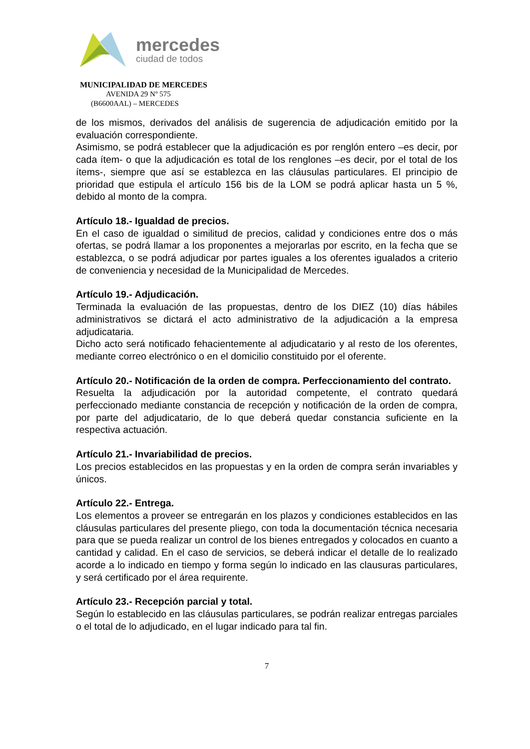mercedes
ciudad de todos
MUNICIPALIDAD DE MERCEDES
AVENIDA 29 Nº 575
(B6600AAL) – MERCEDES
de los mismos, derivados del análisis de sugerencia de adjudicación emitido por la evaluación correspondiente.
Asimismo, se podrá establecer que la adjudicación es por renglón entero –es decir, por cada ítem- o que la adjudicación es total de los renglones –es decir, por el total de los ítems-, siempre que así se establezca en las cláusulas particulares. El principio de prioridad que estipula el artículo 156 bis de la LOM se podrá aplicar hasta un 5 %, debido al monto de la compra.
Artículo 18.- Igualdad de precios.
En el caso de igualdad o similitud de precios, calidad y condiciones entre dos o más ofertas, se podrá llamar a los proponentes a mejorarlas por escrito, en la fecha que se establezca, o se podrá adjudicar por partes iguales a los oferentes igualados a criterio de conveniencia y necesidad de la Municipalidad de Mercedes.
Artículo 19.- Adjudicación.
Terminada la evaluación de las propuestas, dentro de los DIEZ (10) días hábiles administrativos se dictará el acto administrativo de la adjudicación a la empresa adjudicataria.
Dicho acto será notificado fehacientemente al adjudicatario y al resto de los oferentes, mediante correo electrónico o en el domicilio constituido por el oferente.
Artículo 20.- Notificación de la orden de compra. Perfeccionamiento del contrato.
Resuelta la adjudicación por la autoridad competente, el contrato quedará perfeccionado mediante constancia de recepción y notificación de la orden de compra, por parte del adjudicatario, de lo que deberá quedar constancia suficiente en la respectiva actuación.
Artículo 21.- Invariabilidad de precios.
Los precios establecidos en las propuestas y en la orden de compra serán invariables y únicos.
Artículo 22.- Entrega.
Los elementos a proveer se entregarán en los plazos y condiciones establecidos en las cláusulas particulares del presente pliego, con toda la documentación técnica necesaria para que se pueda realizar un control de los bienes entregados y colocados en cuanto a cantidad y calidad. En el caso de servicios, se deberá indicar el detalle de lo realizado acorde a lo indicado en tiempo y forma según lo indicado en las clausuras particulares, y será certificado por el área requirente.
Artículo 23.- Recepción parcial y total.
Según lo establecido en las cláusulas particulares, se podrán realizar entregas parciales o el total de lo adjudicado, en el lugar indicado para tal fin.
7